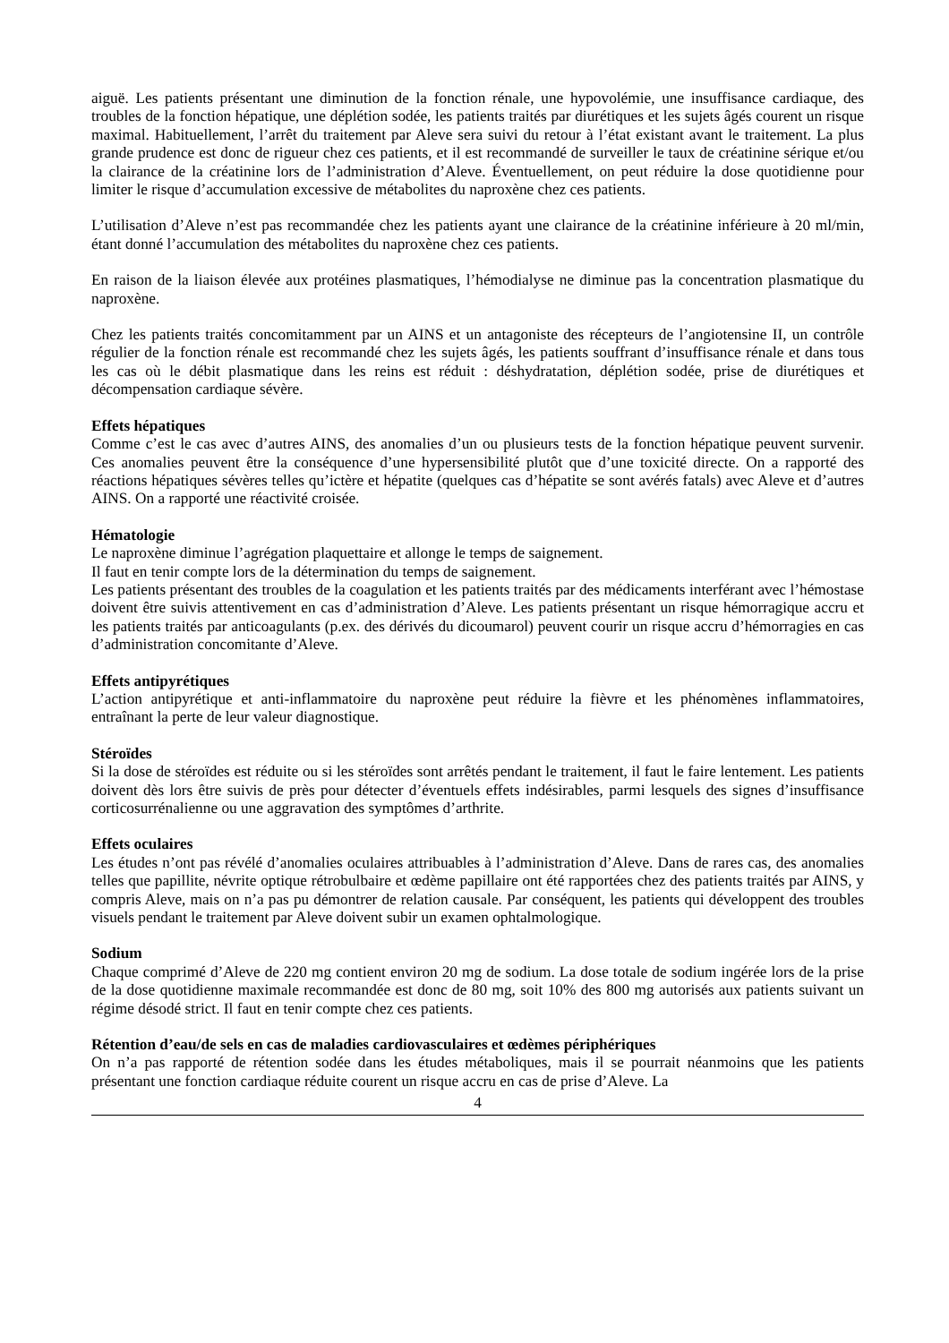aiguë. Les patients présentant une diminution de la fonction rénale, une hypovolémie, une insuffisance cardiaque, des troubles de la fonction hépatique, une déplétion sodée, les patients traités par diurétiques et les sujets âgés courent un risque maximal. Habituellement, l’arrêt du traitement par Aleve sera suivi du retour à l’état existant avant le traitement. La plus grande prudence est donc de rigueur chez ces patients, et il est recommandé de surveiller le taux de créatinine sérique et/ou la clairance de la créatinine lors de l’administration d’Aleve. Éventuellement, on peut réduire la dose quotidienne pour limiter le risque d’accumulation excessive de métabolites du naproxène chez ces patients.
L’utilisation d’Aleve n’est pas recommandée chez les patients ayant une clairance de la créatinine inférieure à 20 ml/min, étant donné l’accumulation des métabolites du naproxène chez ces patients.
En raison de la liaison élevée aux protéines plasmatiques, l’hémodialyse ne diminue pas la concentration plasmatique du naproxène.
Chez les patients traités concomitamment par un AINS et un antagoniste des récepteurs de l’angiotensine II, un contrôle régulier de la fonction rénale est recommandé chez les sujets âgés, les patients souffrant d’insuffisance rénale et dans tous les cas où le débit plasmatique dans les reins est réduit : déshydratation, déplétion sodée, prise de diurétiques et décompensation cardiaque sévère.
Effets hépatiques
Comme c’est le cas avec d’autres AINS, des anomalies d’un ou plusieurs tests de la fonction hépatique peuvent survenir. Ces anomalies peuvent être la conséquence d’une hypersensibilité plutôt que d’une toxicité directe. On a rapporté des réactions hépatiques sévères telles qu’ictère et hépatite (quelques cas d’hépatite se sont avérés fatals) avec Aleve et d’autres AINS. On a rapporté une réactivité croisée.
Hématologie
Le naproxène diminue l’agrégation plaquettaire et allonge le temps de saignement.
Il faut en tenir compte lors de la détermination du temps de saignement.
Les patients présentant des troubles de la coagulation et les patients traités par des médicaments interférant avec l’hémostase doivent être suivis attentivement en cas d’administration d’Aleve. Les patients présentant un risque hémorragique accru et les patients traités par anticoagulants (p.ex. des dérivés du dicoumarol) peuvent courir un risque accru d’hémorragies en cas d’administration concomitante d’Aleve.
Effets antipyrétiques
L’action antipyrétique et anti-inflammatoire du naproxène peut réduire la fièvre et les phénomènes inflammatoires, entraînant la perte de leur valeur diagnostique.
Stéroïdes
Si la dose de stéroïdes est réduite ou si les stéroïdes sont arrêtés pendant le traitement, il faut le faire lentement. Les patients doivent dès lors être suivis de près pour détecter d’éventuels effets indésirables, parmi lesquels des signes d’insuffisance corticosurrénalienne ou une aggravation des symptômes d’arthrite.
Effets oculaires
Les études n’ont pas révélé d’anomalies oculaires attribuables à l’administration d’Aleve. Dans de rares cas, des anomalies telles que papillite, névrite optique rétrobulbaire et œdème papillaire ont été rapportées chez des patients traités par AINS, y compris Aleve, mais on n’a pas pu démontrer de relation causale. Par conséquent, les patients qui développent des troubles visuels pendant le traitement par Aleve doivent subir un examen ophtalmologique.
Sodium
Chaque comprimé d’Aleve de 220 mg contient environ 20 mg de sodium. La dose totale de sodium ingérée lors de la prise de la dose quotidienne maximale recommandée est donc de 80 mg, soit 10% des 800 mg autorisés aux patients suivant un régime désodé strict. Il faut en tenir compte chez ces patients.
Rétention d’eau/de sels en cas de maladies cardiovasculaires et œdèmes périphériques
On n’a pas rapporté de rétention sodée dans les études métaboliques, mais il se pourrait néanmoins que les patients présentant une fonction cardiaque réduite courent un risque accru en cas de prise d’Aleve. La
4